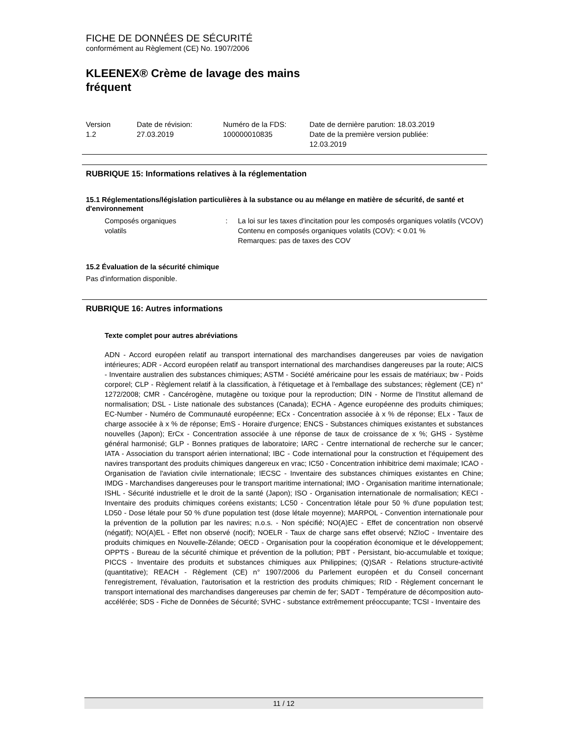FICHE DE DONNÉES DE SÉCURITÉ
conformément au Règlement (CE) No. 1907/2006
KLEENEX® Crème de lavage des mains
fréquent
Version
1.2
Date de révision:
27.03.2019
Numéro de la FDS:
100000010835
Date de dernière parution: 18.03.2019
Date de la première version publiée:
12.03.2019
RUBRIQUE 15: Informations relatives à la réglementation
15.1 Réglementations/législation particulières à la substance ou au mélange en matière de sécurité, de santé et d'environnement
Composés organiques
volatils
: La loi sur les taxes d'incitation pour les composés organiques volatils (VCOV)
Contenu en composés organiques volatils (COV): < 0.01 %
Remarques: pas de taxes des COV
15.2 Évaluation de la sécurité chimique
Pas d'information disponible.
RUBRIQUE 16: Autres informations
Texte complet pour autres abréviations
ADN - Accord européen relatif au transport international des marchandises dangereuses par voies de navigation intérieures; ADR - Accord européen relatif au transport international des marchandises dangereuses par la route; AICS - Inventaire australien des substances chimiques; ASTM - Société américaine pour les essais de matériaux; bw - Poids corporel; CLP - Règlement relatif à la classification, à l'étiquetage et à l'emballage des substances; règlement (CE) n° 1272/2008; CMR - Cancérogène, mutagène ou toxique pour la reproduction; DIN - Norme de l'Institut allemand de normalisation; DSL - Liste nationale des substances (Canada); ECHA - Agence européenne des produits chimiques; EC-Number - Numéro de Communauté européenne; ECx - Concentration associée à x % de réponse; ELx - Taux de charge associée à x % de réponse; EmS - Horaire d'urgence; ENCS - Substances chimiques existantes et substances nouvelles (Japon); ErCx - Concentration associée à une réponse de taux de croissance de x %; GHS - Système général harmonisé; GLP - Bonnes pratiques de laboratoire; IARC - Centre international de recherche sur le cancer; IATA - Association du transport aérien international; IBC - Code international pour la construction et l'équipement des navires transportant des produits chimiques dangereux en vrac; IC50 - Concentration inhibitrice demi maximale; ICAO - Organisation de l'aviation civile internationale; IECSC - Inventaire des substances chimiques existantes en Chine; IMDG - Marchandises dangereuses pour le transport maritime international; IMO - Organisation maritime internationale; ISHL - Sécurité industrielle et le droit de la santé (Japon); ISO - Organisation internationale de normalisation; KECI - Inventaire des produits chimiques coréens existants; LC50 - Concentration létale pour 50 % d'une population test; LD50 - Dose létale pour 50 % d'une population test (dose létale moyenne); MARPOL - Convention internationale pour la prévention de la pollution par les navires; n.o.s. - Non spécifié; NO(A)EC - Effet de concentration non observé (négatif); NO(A)EL - Effet non observé (nocif); NOELR - Taux de charge sans effet observé; NZIoC - Inventaire des produits chimiques en Nouvelle-Zélande; OECD - Organisation pour la coopération économique et le développement; OPPTS - Bureau de la sécurité chimique et prévention de la pollution; PBT - Persistant, bio-accumulable et toxique; PICCS - Inventaire des produits et substances chimiques aux Philippines; (Q)SAR - Relations structure-activité (quantitative); REACH - Règlement (CE) n° 1907/2006 du Parlement européen et du Conseil concernant l'enregistrement, l'évaluation, l'autorisation et la restriction des produits chimiques; RID - Règlement concernant le transport international des marchandises dangereuses par chemin de fer; SADT - Température de décomposition auto-accélérée; SDS - Fiche de Données de Sécurité; SVHC - substance extrêmement préoccupante; TCSI - Inventaire des
11 / 12